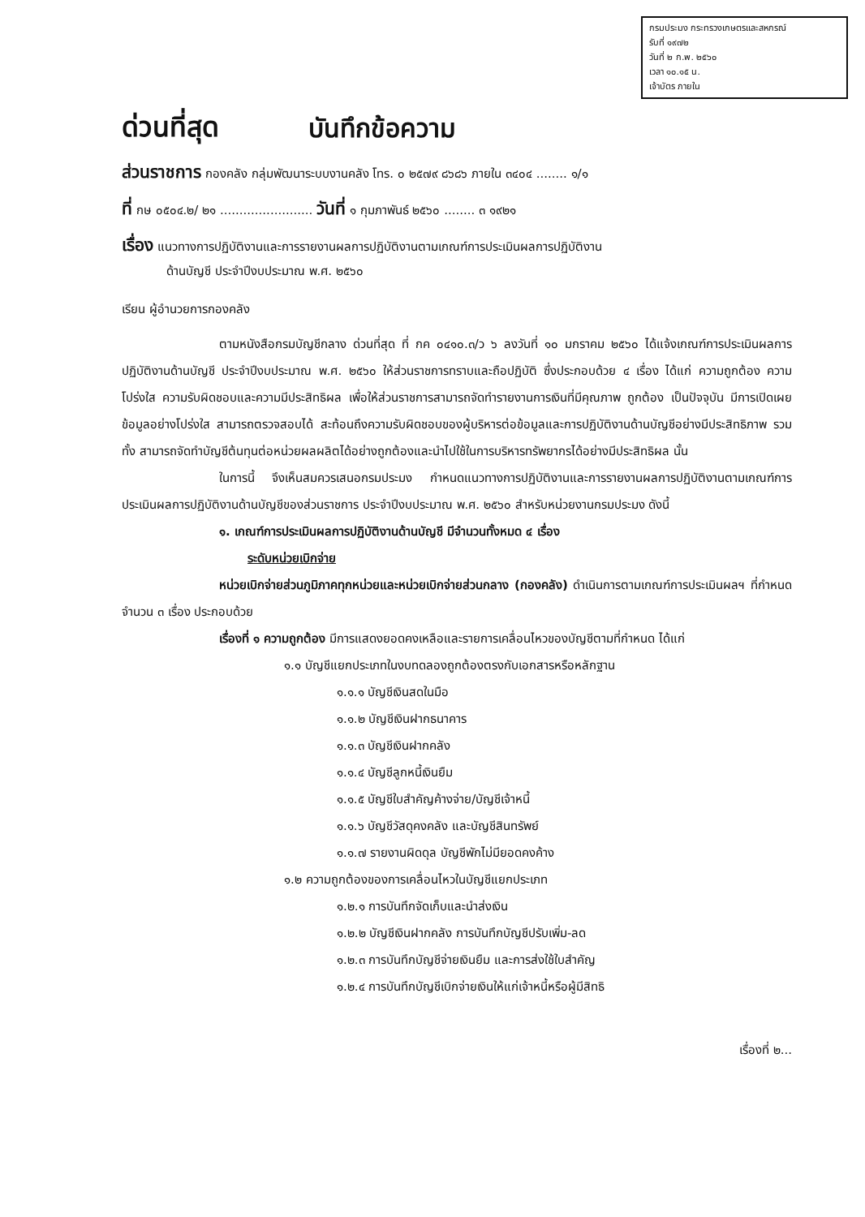กรมประมง กระทรวงเกษตรและสหกรณ์
รับที่ ๑๙๗๒
วันที่ ๒ ก.พ. ๒๕๖๐
เวลา ๑๐.๑๕ น.
เจ้าบัตร ภายใน
ด่วนที่สุด
บันทึกข้อความ
ส่วนราชการ กองคลัง กลุ่มพัฒนาระบบงานคลัง โทร. ๐ ๒๕๗๙ ๘๖๘๖ ภายใน ๓๔๐๔ ........ ๑/๑
ที่ กษ ๐๕๐๔.๒/ ๒๑ ........................ วันที่ ๑ กุมภาพันธ์ ๒๕๖๐ ........ ๓ ๑๙๒๑
เรื่อง แนวทางการปฏิบัติงานและการรายงานผลการปฏิบัติงานตามเกณฑ์การประเมินผลการปฏิบัติงาน
ด้านบัญชี ประจำปีงบประมาณ พ.ศ. ๒๕๖๐
เรียน ผู้อำนวยการกองคลัง
ตามหนังสือกรมบัญชีกลาง ด่วนที่สุด ที่ กค ๐๔๑๐.๓/ว ๖ ลงวันที่ ๑๐ มกราคม ๒๕๖๐ ได้แจ้งเกณฑ์การประเมินผลการปฏิบัติงานด้านบัญชี ประจำปีงบประมาณ พ.ศ. ๒๕๖๐ ให้ส่วนราชการทราบและถือปฏิบัติ ซึ่งประกอบด้วย ๔ เรื่อง ได้แก่ ความถูกต้อง ความโปร่งใส ความรับผิดชอบและความมีประสิทธิผล เพื่อให้ส่วนราชการสามารถจัดทำรายงานการเงินที่มีคุณภาพ ถูกต้อง เป็นปัจจุบัน มีการเปิดเผยข้อมูลอย่างโปร่งใส สามารถตรวจสอบได้ สะท้อนถึงความรับผิดชอบของผู้บริหารต่อข้อมูลและการปฏิบัติงานด้านบัญชีอย่างมีประสิทธิภาพ รวมทั้ง สามารถจัดทำบัญชีต้นทุนต่อหน่วยผลผลิตได้อย่างถูกต้องและนำไปใช้ในการบริหารทรัพยากรได้อย่างมีประสิทธิผล นั้น
ในการนี้ จึงเห็นสมควรเสนอกรมประมง กำหนดแนวทางการปฏิบัติงานและการรายงานผลการปฏิบัติงานตามเกณฑ์การประเมินผลการปฏิบัติงานด้านบัญชีของส่วนราชการ ประจำปีงบประมาณ พ.ศ. ๒๕๖๐ สำหรับหน่วยงานกรมประมง ดังนี้
๑. เกณฑ์การประเมินผลการปฏิบัติงานด้านบัญชี มีจำนวนทั้งหมด ๔ เรื่อง
ระดับหน่วยเบิกจ่าย
หน่วยเบิกจ่ายส่วนภูมิภาคทุกหน่วยและหน่วยเบิกจ่ายส่วนกลาง (กองคลัง) ดำเนินการตามเกณฑ์การประเมินผลฯ ที่กำหนด จำนวน ๓ เรื่อง ประกอบด้วย
เรื่องที่ ๑ ความถูกต้อง มีการแสดงยอดคงเหลือและรายการเคลื่อนไหวของบัญชีตามที่กำหนด ได้แก่
๑.๑ บัญชีแยกประเภทในงบทดลองถูกต้องตรงกับเอกสารหรือหลักฐาน
๑.๑.๑ บัญชีเงินสดในมือ
๑.๑.๒ บัญชีเงินฝากธนาคาร
๑.๑.๓ บัญชีเงินฝากคลัง
๑.๑.๔ บัญชีลูกหนี้เงินยืม
๑.๑.๕ บัญชีใบสำคัญค้างจ่าย/บัญชีเจ้าหนี้
๑.๑.๖ บัญชีวัสดุคงคลัง และบัญชีสินทรัพย์
๑.๑.๗ รายงานผิดดุล บัญชีพักไม่มียอดคงค้าง
๑.๒ ความถูกต้องของการเคลื่อนไหวในบัญชีแยกประเภท
๑.๒.๑ การบันทึกจัดเก็บและนำส่งเงิน
๑.๒.๒ บัญชีเงินฝากคลัง การบันทึกบัญชีปรับเพิ่ม-ลด
๑.๒.๓ การบันทึกบัญชีจ่ายเงินยืม และการส่งใช้ใบสำคัญ
๑.๒.๔ การบันทึกบัญชีเบิกจ่ายเงินให้แก่เจ้าหนี้หรือผู้มีสิทธิ
เรื่องที่ ๒...